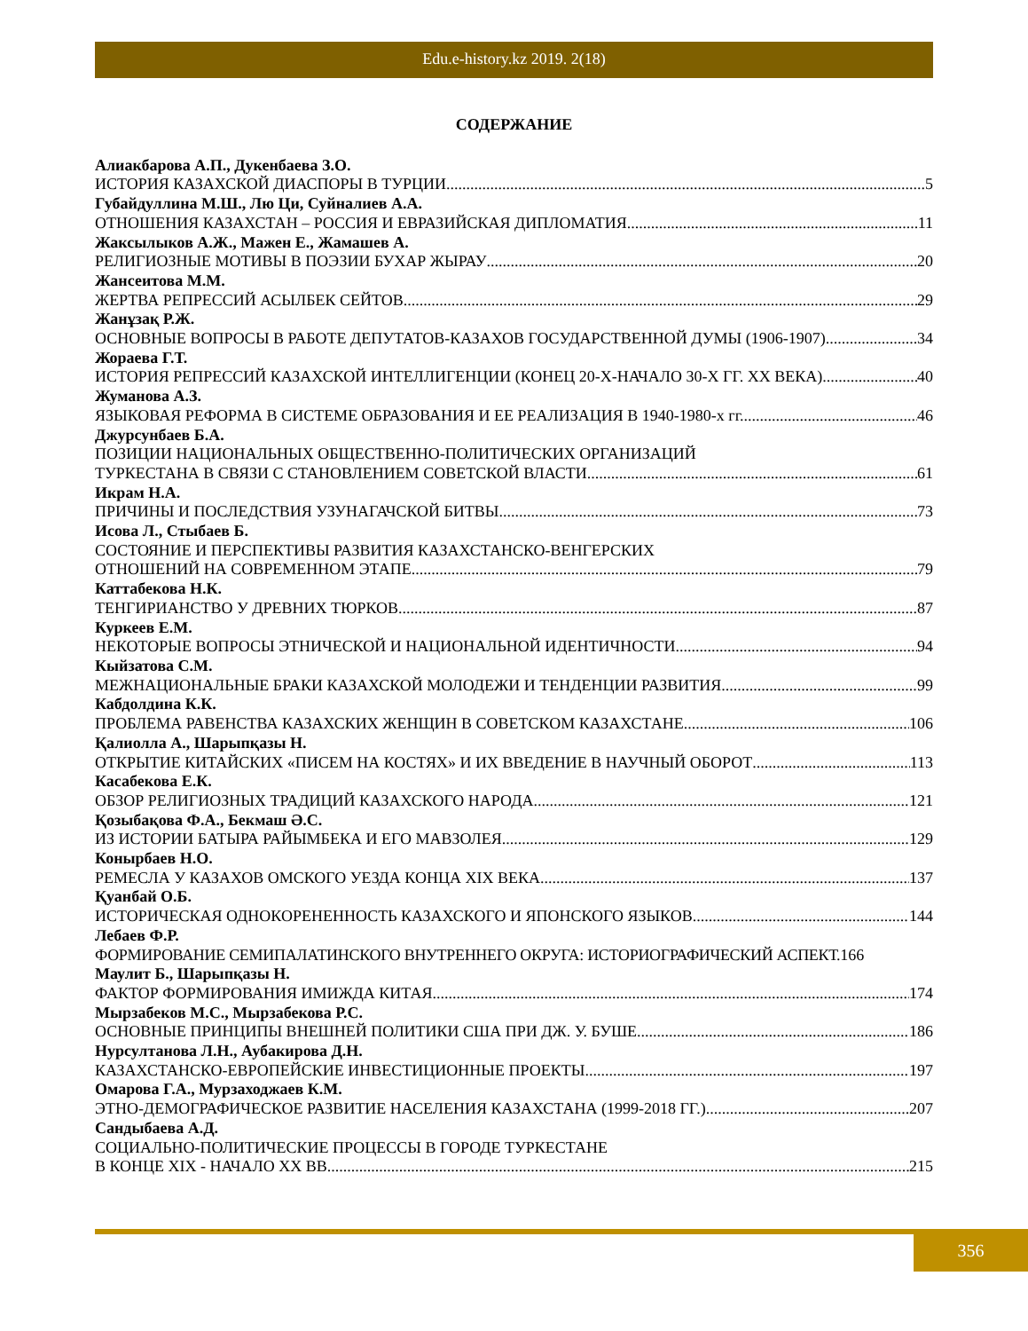Edu.e-history.kz 2019. 2(18)
СОДЕРЖАНИЕ
Алиакбарова А.П., Дукенбаева З.О.
ИСТОРИЯ КАЗАХСКОЙ ДИАСПОРЫ В ТУРЦИИ 5
Губайдуллина М.Ш., Лю Ци, Суйналиев А.А.
ОТНОШЕНИЯ КАЗАХСТАН – РОССИЯ И ЕВРАЗИЙСКАЯ ДИПЛОМАТИЯ 11
Жаксылыков А.Ж., Мажен Е., Жамашев А.
РЕЛИГИОЗНЫЕ МОТИВЫ В ПОЭЗИИ БУХАР ЖЫРАУ 20
Жансеитова М.М.
ЖЕРТВА РЕПРЕССИЙ АСЫЛБЕК СЕЙТОВ 29
Жанұзақ Р.Ж.
ОСНОВНЫЕ ВОПРОСЫ В РАБОТЕ ДЕПУТАТОВ-КАЗАХОВ ГОСУДАРСТВЕННОЙ ДУМЫ (1906-1907) 34
Жораева Г.Т.
ИСТОРИЯ РЕПРЕССИЙ КАЗАХСКОЙ ИНТЕЛЛИГЕНЦИИ (КОНЕЦ 20-Х-НАЧАЛО 30-Х ГГ. ХХ ВЕКА) 40
Жуманова А.З.
ЯЗЫКОВАЯ РЕФОРМА В СИСТЕМЕ ОБРАЗОВАНИЯ И ЕЕ РЕАЛИЗАЦИЯ В 1940-1980-х гг. 46
Джурсунбаев Б.А.
ПОЗИЦИИ НАЦИОНАЛЬНЫХ ОБЩЕСТВЕННО-ПОЛИТИЧЕСКИХ ОРГАНИЗАЦИЙ
ТУРКЕСТАНА В СВЯЗИ С СТАНОВЛЕНИЕМ СОВЕТСКОЙ ВЛАСТИ 61
Икрам Н.А.
ПРИЧИНЫ И ПОСЛЕДСТВИЯ УЗУНАГАЧСКОЙ БИТВЫ 73
Исова Л., Стыбаев Б.
СОСТОЯНИЕ И ПЕРСПЕКТИВЫ РАЗВИТИЯ КАЗАХСТАНСКО-ВЕНГЕРСКИХ
ОТНОШЕНИЙ НА СОВРЕМЕННОМ ЭТАПЕ 79
Каттабекова Н.К.
ТЕНГИРИАНСТВО У ДРЕВНИХ ТЮРКОВ 87
Куркеев Е.М.
НЕКОТОРЫЕ ВОПРОСЫ ЭТНИЧЕСКОЙ И НАЦИОНАЛЬНОЙ ИДЕНТИЧНОСТИ 94
Кыйзатова С.М.
МЕЖНАЦИОНАЛЬНЫЕ БРАКИ КАЗАХСКОЙ МОЛОДЕЖИ И ТЕНДЕНЦИИ РАЗВИТИЯ 99
Кабдолдина К.К.
ПРОБЛЕМА РАВЕНСТВА КАЗАХСКИХ ЖЕНЩИН В СОВЕТСКОМ КАЗАХСТАНЕ 106
Қалиолла А., Шарыпқазы Н.
ОТКРЫТИЕ КИТАЙСКИХ «ПИСЕМ НА КОСТЯХ» И ИХ ВВЕДЕНИЕ В НАУЧНЫЙ ОБОРОТ 113
Касабекова Е.К.
ОБЗОР РЕЛИГИОЗНЫХ ТРАДИЦИЙ КАЗАХСКОГО НАРОДА 121
Қозыбақова Ф.А., Бекмаш Ә.С.
ИЗ ИСТОРИИ БАТЫРА РАЙЫМБЕКА И ЕГО МАВЗОЛЕЯ 129
Конырбаев Н.О.
РЕМЕСЛА У КАЗАХОВ ОМСКОГО УЕЗДА КОНЦА XIX ВЕКА 137
Қуанбай О.Б.
ИСТОРИЧЕСКАЯ ОДНОКОРЕНЕННОСТЬ КАЗАХСКОГО И ЯПОНСКОГО ЯЗЫКОВ 144
Лебаев Ф.Р.
ФОРМИРОВАНИЕ СЕМИПАЛАТИНСКОГО ВНУТРЕННЕГО ОКРУГА: ИСТОРИОГРАФИЧЕСКИЙ АСПЕКТ. 166
Маулит Б., Шарыпқазы Н.
ФАКТОР ФОРМИРОВАНИЯ ИМИЖДА КИТАЯ 174
Мырзабеков М.С., Мырзабекова Р.С.
ОСНОВНЫЕ ПРИНЦИПЫ ВНЕШНЕЙ ПОЛИТИКИ США ПРИ ДЖ. У. БУШЕ 186
Нурсултанова Л.Н., Аубакирова Д.Н.
КАЗАХСТАНСКО-ЕВРОПЕЙСКИЕ ИНВЕСТИЦИОННЫЕ ПРОЕКТЫ 197
Омарова Г.А., Мурзаходжаев К.М.
ЭТНО-ДЕМОГРАФИЧЕСКОЕ РАЗВИТИЕ НАСЕЛЕНИЯ КАЗАХСТАНА (1999-2018 ГГ.) 207
Сандыбаева А.Д.
СОЦИАЛЬНО-ПОЛИТИЧЕСКИЕ ПРОЦЕССЫ В ГОРОДЕ ТУРКЕСТАНЕ
В КОНЦЕ XIX - НАЧАЛО XX ВВ. 215
356